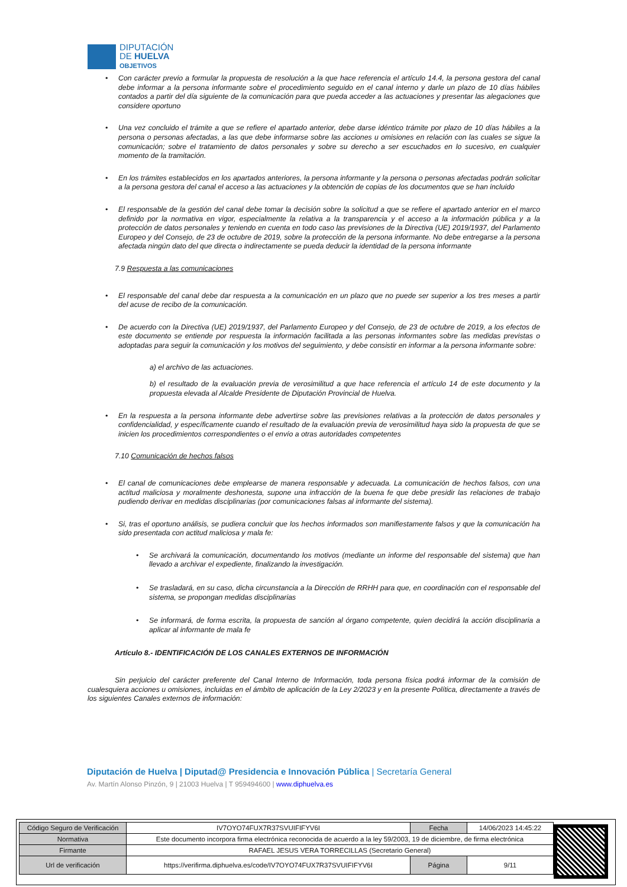DIPUTACIÓN
DE HUELVA
OBJETIVOS
• Con carácter previo a formular la propuesta de resolución a la que hace referencia el artículo 14.4, la persona gestora del canal debe informar a la persona informante sobre el procedimiento seguido en el canal interno y darle un plazo de 10 días hábiles contados a partir del día siguiente de la comunicación para que pueda acceder a las actuaciones y presentar las alegaciones que considere oportuno
• Una vez concluido el trámite a que se refiere el apartado anterior, debe darse idéntico trámite por plazo de 10 días hábiles a la persona o personas afectadas, a las que debe informarse sobre las acciones u omisiones en relación con las cuales se sigue la comunicación; sobre el tratamiento de datos personales y sobre su derecho a ser escuchados en lo sucesivo, en cualquier momento de la tramitación.
• En los trámites establecidos en los apartados anteriores, la persona informante y la persona o personas afectadas podrán solicitar a la persona gestora del canal el acceso a las actuaciones y la obtención de copias de los documentos que se han incluido
• El responsable de la gestión del canal debe tomar la decisión sobre la solicitud a que se refiere el apartado anterior en el marco definido por la normativa en vigor, especialmente la relativa a la transparencia y el acceso a la información pública y a la protección de datos personales y teniendo en cuenta en todo caso las previsiones de la Directiva (UE) 2019/1937, del Parlamento Europeo y del Consejo, de 23 de octubre de 2019, sobre la protección de la persona informante. No debe entregarse a la persona afectada ningún dato del que directa o indirectamente se pueda deducir la identidad de la persona informante
7.9 Respuesta a las comunicaciones
• El responsable del canal debe dar respuesta a la comunicación en un plazo que no puede ser superior a los tres meses a partir del acuse de recibo de la comunicación.
• De acuerdo con la Directiva (UE) 2019/1937, del Parlamento Europeo y del Consejo, de 23 de octubre de 2019, a los efectos de este documento se entiende por respuesta la información facilitada a las personas informantes sobre las medidas previstas o adoptadas para seguir la comunicación y los motivos del seguimiento, y debe consistir en informar a la persona informante sobre:
a) el archivo de las actuaciones.
b) el resultado de la evaluación previa de verosimilitud a que hace referencia el artículo 14 de este documento y la propuesta elevada al Alcalde Presidente de Diputación Provincial de Huelva.
• En la respuesta a la persona informante debe advertirse sobre las previsiones relativas a la protección de datos personales y confidencialidad, y específicamente cuando el resultado de la evaluación previa de verosimilitud haya sido la propuesta de que se inicien los procedimientos correspondientes o el envío a otras autoridades competentes
7.10 Comunicación de hechos falsos
• El canal de comunicaciones debe emplearse de manera responsable y adecuada. La comunicación de hechos falsos, con una actitud maliciosa y moralmente deshonesta, supone una infracción de la buena fe que debe presidir las relaciones de trabajo pudiendo derivar en medidas disciplinarias (por comunicaciones falsas al informante del sistema).
• Si, tras el oportuno análisis, se pudiera concluir que los hechos informados son manifiestamente falsos y que la comunicación ha sido presentada con actitud maliciosa y mala fe:
• Se archivará la comunicación, documentando los motivos (mediante un informe del responsable del sistema) que han llevado a archivar el expediente, finalizando la investigación.
• Se trasladará, en su caso, dicha circunstancia a la Dirección de RRHH para que, en coordinación con el responsable del sistema, se propongan medidas disciplinarias
• Se informará, de forma escrita, la propuesta de sanción al órgano competente, quien decidirá la acción disciplinaria a aplicar al informante de mala fe
Artículo 8.- IDENTIFICACIÓN DE LOS CANALES EXTERNOS DE INFORMACIÓN
Sin perjuicio del carácter preferente del Canal Interno de Información, toda persona física podrá informar de la comisión de cualesquiera acciones u omisiones, incluidas en el ámbito de aplicación de la Ley 2/2023 y en la presente Política, directamente a través de los siguientes Canales externos de información:
Diputación de Huelva | Diputad@ Presidencia e Innovación Pública | Secretaría General
Av. Martín Alonso Pinzón, 9 | 21003 Huelva | T 959494600 | www.diphuelva.es
| Código Seguro de Verificación | IV7OYO74FUX7R37SVUIFIFYV6I | Fecha | 14/06/2023 14:45:22 |
| Normativa | Este documento incorpora firma electrónica reconocida de acuerdo a la ley 59/2003, 19 de diciembre, de firma electrónica | | |
| Firmante | RAFAEL JESUS VERA TORRECILLAS (Secretario General) | | |
| Url de verificación | https://verifirma.diphuelva.es/code/IV7OYO74FUX7R37SVUIFIFYV6I | Página | 9/11 |